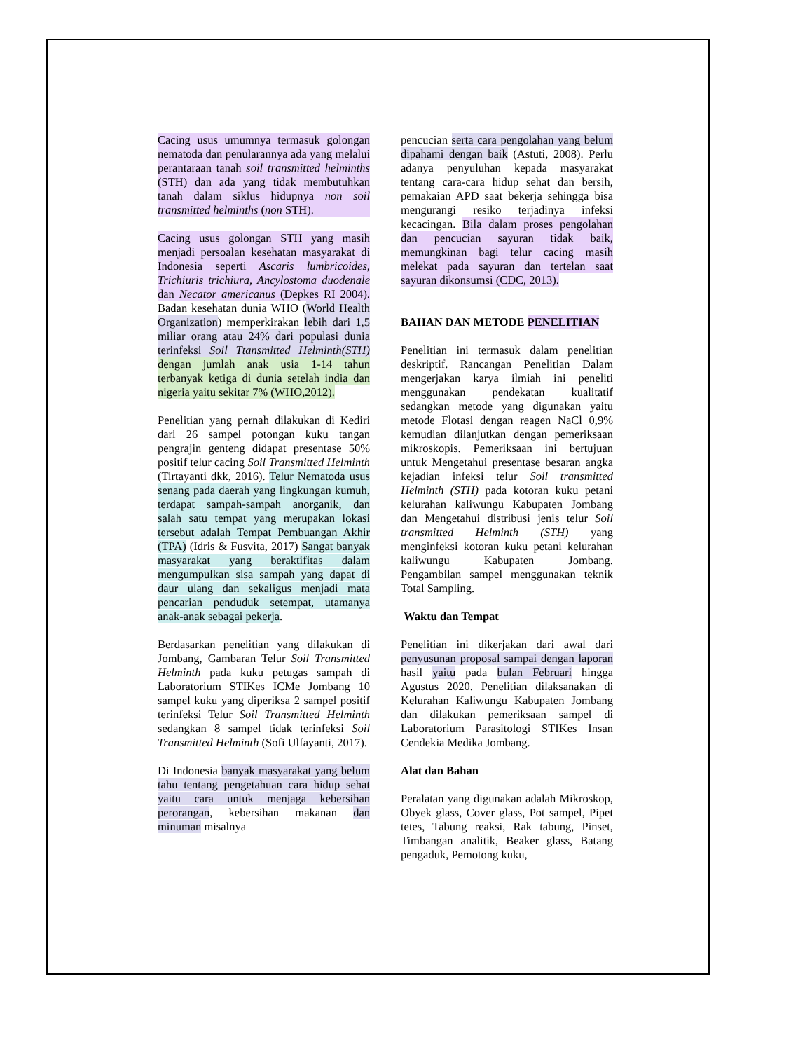Cacing usus umumnya termasuk golongan nematoda dan penularannya ada yang melalui perantaraan tanah soil transmitted helminths (STH) dan ada yang tidak membutuhkan tanah dalam siklus hidupnya non soil transmitted helminths (non STH).
Cacing usus golongan STH yang masih menjadi persoalan kesehatan masyarakat di Indonesia seperti Ascaris lumbricoides, Trichiuris trichiura, Ancylostoma duodenale dan Necator americanus (Depkes RI 2004). Badan kesehatan dunia WHO (World Health Organization) memperkirakan lebih dari 1,5 miliar orang atau 24% dari populasi dunia terinfeksi Soil Ttansmitted Helminth(STH) dengan jumlah anak usia 1-14 tahun terbanyak ketiga di dunia setelah india dan nigeria yaitu sekitar 7% (WHO,2012).
Penelitian yang pernah dilakukan di Kediri dari 26 sampel potongan kuku tangan pengrajin genteng didapat presentase 50% positif telur cacing Soil Transmitted Helminth (Tirtayanti dkk, 2016). Telur Nematoda usus senang pada daerah yang lingkungan kumuh, terdapat sampah-sampah anorganik, dan salah satu tempat yang merupakan lokasi tersebut adalah Tempat Pembuangan Akhir (TPA) (Idris & Fusvita, 2017) Sangat banyak masyarakat yang beraktifitas dalam mengumpulkan sisa sampah yang dapat di daur ulang dan sekaligus menjadi mata pencarian penduduk setempat, utamanya anak-anak sebagai pekerja.
Berdasarkan penelitian yang dilakukan di Jombang, Gambaran Telur Soil Transmitted Helminth pada kuku petugas sampah di Laboratorium STIKes ICMe Jombang 10 sampel kuku yang diperiksa 2 sampel positif terinfeksi Telur Soil Transmitted Helminth sedangkan 8 sampel tidak terinfeksi Soil Transmitted Helminth (Sofi Ulfayanti, 2017).
Di Indonesia banyak masyarakat yang belum tahu tentang pengetahuan cara hidup sehat yaitu cara untuk menjaga kebersihan perorangan, kebersihan makanan dan minuman misalnya
pencucian serta cara pengolahan yang belum dipahami dengan baik (Astuti, 2008). Perlu adanya penyuluhan kepada masyarakat tentang cara-cara hidup sehat dan bersih, pemakaian APD saat bekerja sehingga bisa mengurangi resiko terjadinya infeksi kecacingan. Bila dalam proses pengolahan dan pencucian sayuran tidak baik, memungkinan bagi telur cacing masih melekat pada sayuran dan tertelan saat sayuran dikonsumsi (CDC, 2013).
BAHAN DAN METODE PENELITIAN
Penelitian ini termasuk dalam penelitian deskriptif. Rancangan Penelitian Dalam mengerjakan karya ilmiah ini peneliti menggunakan pendekatan kualitatif sedangkan metode yang digunakan yaitu metode Flotasi dengan reagen NaCl 0,9% kemudian dilanjutkan dengan pemeriksaan mikroskopis. Pemeriksaan ini bertujuan untuk Mengetahui presentase besaran angka kejadian infeksi telur Soil transmitted Helminth (STH) pada kotoran kuku petani kelurahan kaliwungu Kabupaten Jombang dan Mengetahui distribusi jenis telur Soil transmitted Helminth (STH) yang menginfeksi kotoran kuku petani kelurahan kaliwungu Kabupaten Jombang. Pengambilan sampel menggunakan teknik Total Sampling.
Waktu dan Tempat
Penelitian ini dikerjakan dari awal dari penyusunan proposal sampai dengan laporan hasil yaitu pada bulan Februari hingga Agustus 2020. Penelitian dilaksanakan di Kelurahan Kaliwungu Kabupaten Jombang dan dilakukan pemeriksaan sampel di Laboratorium Parasitologi STIKes Insan Cendekia Medika Jombang.
Alat dan Bahan
Peralatan yang digunakan adalah Mikroskop, Obyek glass, Cover glass, Pot sampel, Pipet tetes, Tabung reaksi, Rak tabung, Pinset, Timbangan analitik, Beaker glass, Batang pengaduk, Pemotong kuku,